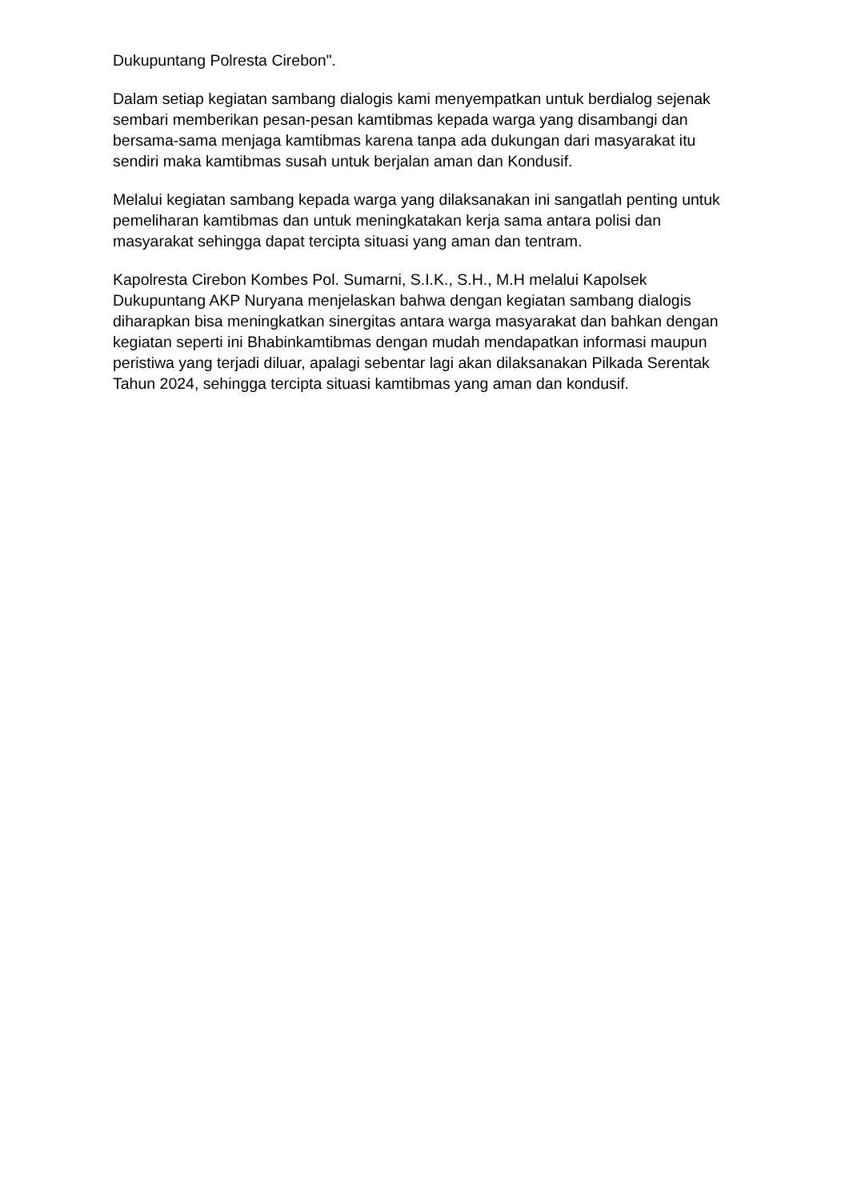Dukupuntang Polresta Cirebon".
Dalam setiap kegiatan sambang dialogis kami menyempatkan untuk berdialog sejenak sembari memberikan pesan-pesan kamtibmas kepada warga yang disambangi dan bersama-sama menjaga kamtibmas karena tanpa ada dukungan dari masyarakat itu sendiri maka kamtibmas susah untuk berjalan aman dan Kondusif.
Melalui kegiatan sambang kepada warga yang dilaksanakan ini sangatlah penting untuk pemeliharan kamtibmas dan untuk meningkatakan kerja sama antara polisi dan masyarakat sehingga dapat tercipta situasi yang aman dan tentram.
Kapolresta Cirebon Kombes Pol. Sumarni, S.I.K., S.H., M.H melalui Kapolsek Dukupuntang AKP Nuryana menjelaskan bahwa dengan kegiatan sambang dialogis diharapkan bisa meningkatkan sinergitas antara warga masyarakat dan bahkan dengan kegiatan seperti ini Bhabinkamtibmas dengan mudah mendapatkan informasi maupun peristiwa yang terjadi diluar, apalagi sebentar lagi akan dilaksanakan Pilkada Serentak Tahun 2024, sehingga tercipta situasi kamtibmas yang aman dan kondusif.